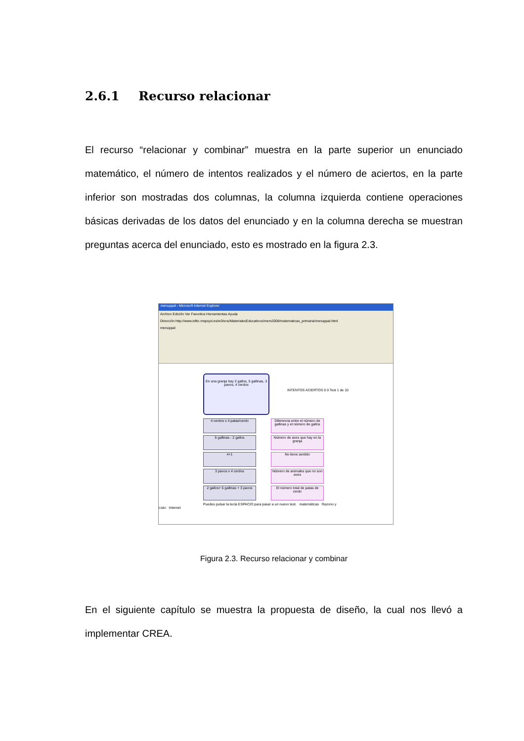2.6.1 Recurso relacionar
El recurso “relacionar y combinar” muestra en la parte superior un enunciado matemático, el número de intentos realizados y el número de aciertos, en la parte inferior son mostradas dos columnas, la columna izquierda contiene operaciones básicas derivadas de los datos del enunciado y en la columna derecha se muestran preguntas acerca del enunciado, esto es mostrado en la figura 2.3.
menuppal - Microsoft Internet Explorer
Archivo Edición Ver Favoritos Herramientas Ayuda
Dirección http://www.isftic.mepsyd.es/w3/eos/MaterialesEducativos/mem2008/matematicas_primaria/menuppal.html
menuppal
En una granja hay 2 gallos, 5 gallinas, 3 pavos, 4 cerdos
INTENTOS ACIERTOS 0 0 Test 1 de 10
4 cerdos x 4 patas/cerdo
5 gallinas - 2 gallos
4+1
3 pavos x 4 cerdos
2 gallos+ 5 gallinas + 3 pavos
Diferencia entre el número de gallinas y el número de gallos
Número de aves que hay en la granja
No tiene sentido
Número de animales que no son aves
El número total de patas de cerdo
Puedes pulsar la tecla ESPACIO para pasar a un nuevo test. matemáticas Razono y
Listo Internet
Figura 2.3. Recurso relacionar y combinar
En el siguiente capítulo se muestra la propuesta de diseño, la cual nos llevó a implementar CREA.